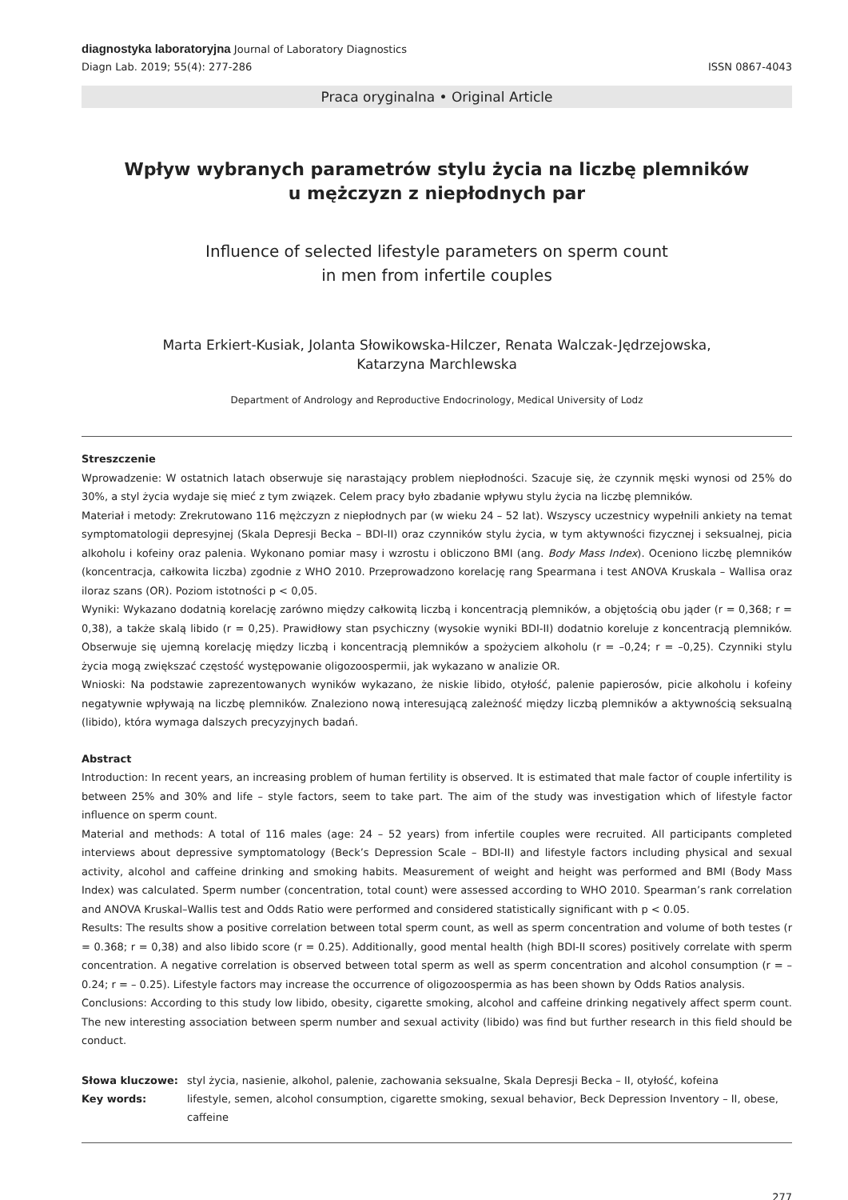diagnostyka laboratoryjna Journal of Laboratory Diagnostics
Diagn Lab. 2019; 55(4): 277-286
ISSN 0867-4043
Praca oryginalna • Original Article
Wpływ wybranych parametrów stylu życia na liczbę plemników
u mężczyzn z niepłodnych par
Influence of selected lifestyle parameters on sperm count
in men from infertile couples
Marta Erkiert-Kusiak, Jolanta Słowikowska-Hilczer, Renata Walczak-Jędrzejowska,
Katarzyna Marchlewska
Department of Andrology and Reproductive Endocrinology, Medical University of Lodz
Streszczenie
Wprowadzenie: W ostatnich latach obserwuje się narastający problem niepłodności. Szacuje się, że czynnik męski wynosi od 25% do 30%, a styl życia wydaje się mieć z tym związek. Celem pracy było zbadanie wpływu stylu życia na liczbę plemników.
Materiał i metody: Zrekrutowano 116 mężczyzn z niepłodnych par (w wieku 24 – 52 lat). Wszyscy uczestnicy wypełnili ankiety na temat symptomatologii depresyjnej (Skala Depresji Becka – BDI-II) oraz czynników stylu życia, w tym aktywności fizycznej i seksualnej, picia alkoholu i kofeiny oraz palenia. Wykonano pomiar masy i wzrostu i obliczono BMI (ang. Body Mass Index). Oceniono liczbę plemników (koncentracja, całkowita liczba) zgodnie z WHO 2010. Przeprowadzono korelację rang Spearmana i test ANOVA Kruskala – Wallisa oraz iloraz szans (OR). Poziom istotności p < 0,05.
Wyniki: Wykazano dodatnią korelację zarówno między całkowitą liczbą i koncentracją plemników, a objętością obu jąder (r = 0,368; r = 0,38), a także skalą libido (r = 0,25). Prawidłowy stan psychiczny (wysokie wyniki BDI-II) dodatnio koreluje z koncentracją plemników. Obserwuje się ujemną korelację między liczbą i koncentracją plemników a spożyciem alkoholu (r = –0,24; r = –0,25). Czynniki stylu życia mogą zwiększać częstość występowanie oligozoospermii, jak wykazano w analizie OR.
Wnioski: Na podstawie zaprezentowanych wyników wykazano, że niskie libido, otyłość, palenie papierosów, picie alkoholu i kofeiny negatywnie wpływają na liczbę plemników. Znaleziono nową interesującą zależność między liczbą plemników a aktywnością seksualną (libido), która wymaga dalszych precyzyjnych badań.
Abstract
Introduction: In recent years, an increasing problem of human fertility is observed. It is estimated that male factor of couple infertility is between 25% and 30% and life – style factors, seem to take part. The aim of the study was investigation which of lifestyle factor influence on sperm count.
Material and methods: A total of 116 males (age: 24 – 52 years) from infertile couples were recruited. All participants completed interviews about depressive symptomatology (Beck’s Depression Scale – BDI-II) and lifestyle factors including physical and sexual activity, alcohol and caffeine drinking and smoking habits. Measurement of weight and height was performed and BMI (Body Mass Index) was calculated. Sperm number (concentration, total count) were assessed according to WHO 2010. Spearman’s rank correlation and ANOVA Kruskal–Wallis test and Odds Ratio were performed and considered statistically significant with p < 0.05.
Results: The results show a positive correlation between total sperm count, as well as sperm concentration and volume of both testes (r = 0.368; r = 0,38) and also libido score (r = 0.25). Additionally, good mental health (high BDI-II scores) positively correlate with sperm concentration. A negative correlation is observed between total sperm as well as sperm concentration and alcohol consumption (r = – 0.24; r = – 0.25). Lifestyle factors may increase the occurrence of oligozoospermia as has been shown by Odds Ratios analysis.
Conclusions: According to this study low libido, obesity, cigarette smoking, alcohol and caffeine drinking negatively affect sperm count. The new interesting association between sperm number and sexual activity (libido) was find but further research in this field should be conduct.
Słowa kluczowe:
styl życia, nasienie, alkohol, palenie, zachowania seksualne, Skala Depresji Becka – II, otyłość, kofeina
Key words:
lifestyle, semen, alcohol consumption, cigarette smoking, sexual behavior, Beck Depression Inventory – II, obese, caffeine
277